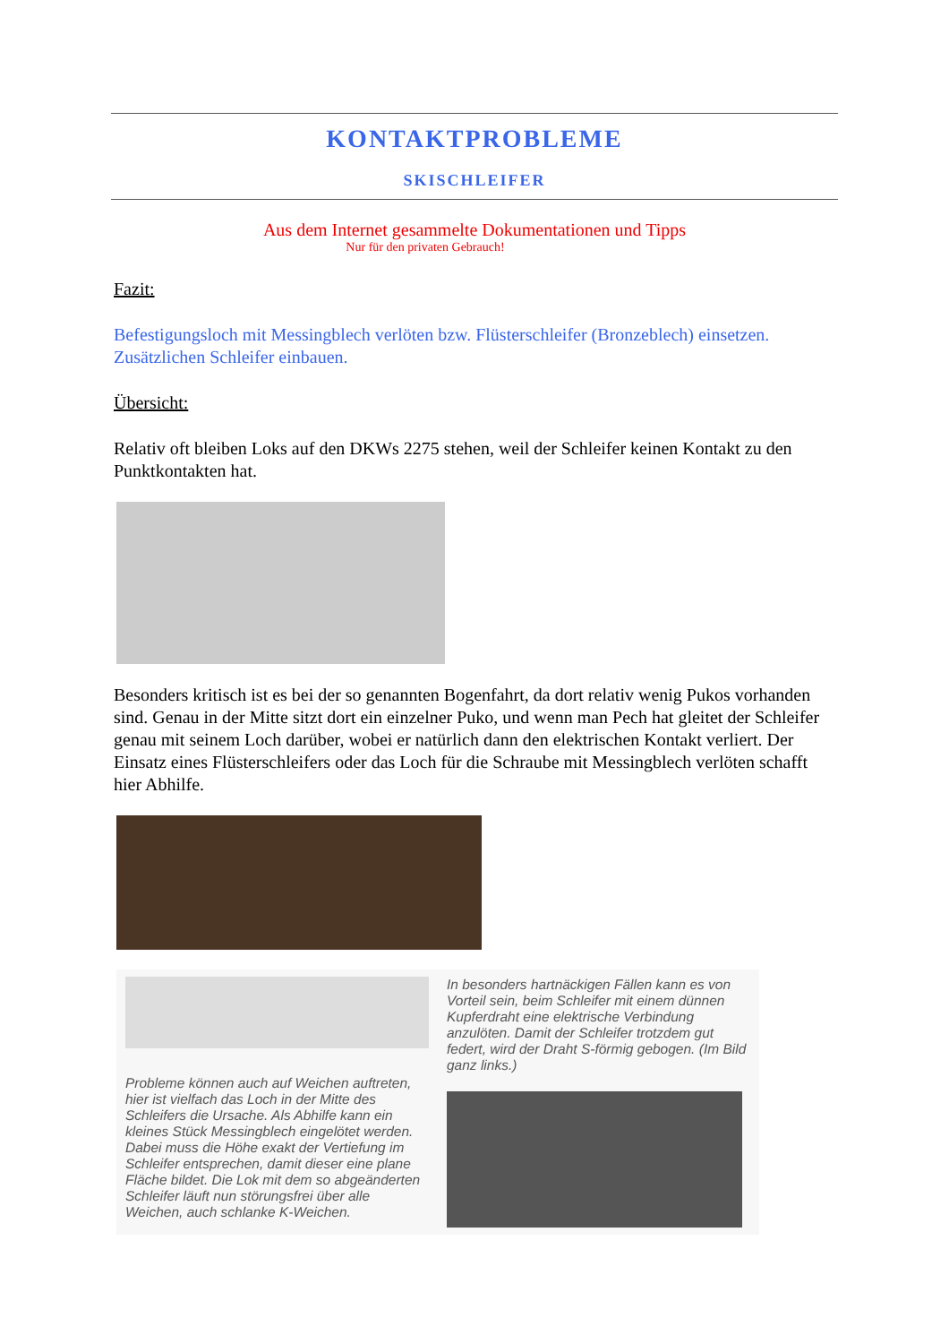KONTAKTPROBLEME
SKISCHLEIFER
Aus dem Internet gesammelte Dokumentationen und Tipps
Nur für den privaten Gebrauch!
Fazit:
Befestigungsloch mit Messingblech verlöten bzw. Flüsterschleifer (Bronzeblech) einsetzen. Zusätzlichen Schleifer einbauen.
Übersicht:
Relativ oft bleiben Loks auf den DKWs 2275 stehen, weil der Schleifer keinen Kontakt zu den Punktkontakten hat.
Besonders kritisch ist es bei der so genannten Bogenfahrt, da dort relativ wenig Pukos vorhanden sind. Genau in der Mitte sitzt dort ein einzelner Puko, und wenn man Pech hat gleitet der Schleifer genau mit seinem Loch darüber, wobei er natürlich dann den elektrischen Kontakt verliert. Der Einsatz eines Flüsterschleifers oder das Loch für die Schraube mit Messingblech verlöten schafft hier Abhilfe.
Probleme können auch auf Weichen auftreten, hier ist vielfach das Loch in der Mitte des Schleifers die Ursache. Als Abhilfe kann ein kleines Stück Messingblech eingelötet werden. Dabei muss die Höhe exakt der Vertiefung im Schleifer entsprechen, damit dieser eine plane Fläche bildet. Die Lok mit dem so abgeänderten Schleifer läuft nun störungsfrei über alle Weichen, auch schlanke K-Weichen.
In besonders hartnäckigen Fällen kann es von Vorteil sein, beim Schleifer mit einem dünnen Kupferdraht eine elektrische Verbindung anzulöten. Damit der Schleifer trotzdem gut federt, wird der Draht S-förmig gebogen. (Im Bild ganz links.)